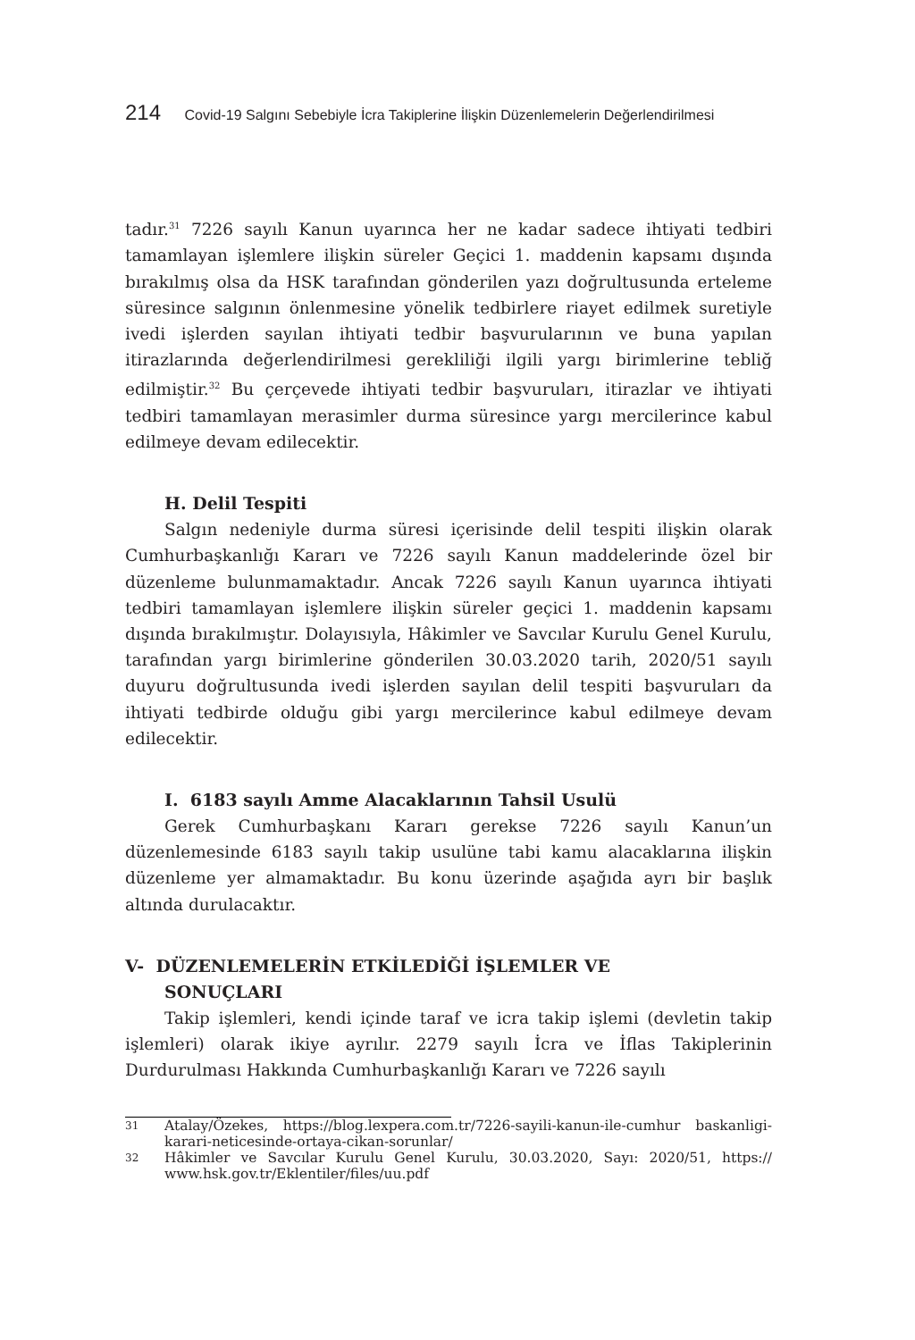214 Covid-19 Salgını Sebebiyle İcra Takiplerine İlişkin Düzenlemelerin Değerlendirilmesi
tadır.<sup>31</sup> 7226 sayılı Kanun uyarınca her ne kadar sadece ihtiyati tedbiri tamamlayan işlemlere ilişkin süreler Geçici 1. maddenin kapsamı dışında bırakılmış olsa da HSK tarafından gönderilen yazı doğrultusunda erteleme süresince salgının önlenmesine yönelik tedbirlere riayet edilmek suretiyle ivedi işlerden sayılan ihtiyati tedbir başvurularının ve buna yapılan itirazlarında değerlendirilmesi gerekliliği ilgili yargı birimlerine tebliğ edilmiştir.<sup>32</sup> Bu çerçevede ihtiyati tedbir başvuruları, itirazlar ve ihtiyati tedbiri tamamlayan merasimler durma süresince yargı mercilerince kabul edilmeye devam edilecektir.
H. Delil Tespiti
Salgın nedeniyle durma süresi içerisinde delil tespiti ilişkin olarak Cumhurbaşkanlığı Kararı ve 7226 sayılı Kanun maddelerinde özel bir düzenleme bulunmamaktadır. Ancak 7226 sayılı Kanun uyarınca ihtiyati tedbiri tamamlayan işlemlere ilişkin süreler geçici 1. maddenin kapsamı dışında bırakılmıştır. Dolayısıyla, Hâkimler ve Savcılar Kurulu Genel Kurulu, tarafından yargı birimlerine gönderilen 30.03.2020 tarih, 2020/51 sayılı duyuru doğrultusunda ivedi işlerden sayılan delil tespiti başvuruları da ihtiyati tedbirde olduğu gibi yargı mercilerince kabul edilmeye devam edilecektir.
I. 6183 sayılı Amme Alacaklarının Tahsil Usulü
Gerek Cumhurbaşkanı Kararı gerekse 7226 sayılı Kanun’un düzenlemesinde 6183 sayılı takip usulüne tabi kamu alacaklarına ilişkin düzenleme yer almamaktadır. Bu konu üzerinde aşağıda ayrı bir başlık altında durulacaktır.
V- DÜZENLEMELERİN ETKİLEDİĞİ İŞLEMLER VE
SONUÇLARI
Takip işlemleri, kendi içinde taraf ve icra takip işlemi (devletin takip işlemleri) olarak ikiye ayrılır. 2279 sayılı İcra ve İflas Takiplerinin Durdurulması Hakkında Cumhurbaşkanlığı Kararı ve 7226 sayılı
31 Atalay/Özekes, https://blog.lexpera.com.tr/7226-sayili-kanun-ile-cumhur baskanligi-karari-neticesinde-ortaya-cikan-sorunlar/
32 Hâkimler ve Savcılar Kurulu Genel Kurulu, 30.03.2020, Sayı: 2020/51, https:// www.hsk.gov.tr/Eklentiler/files/uu.pdf